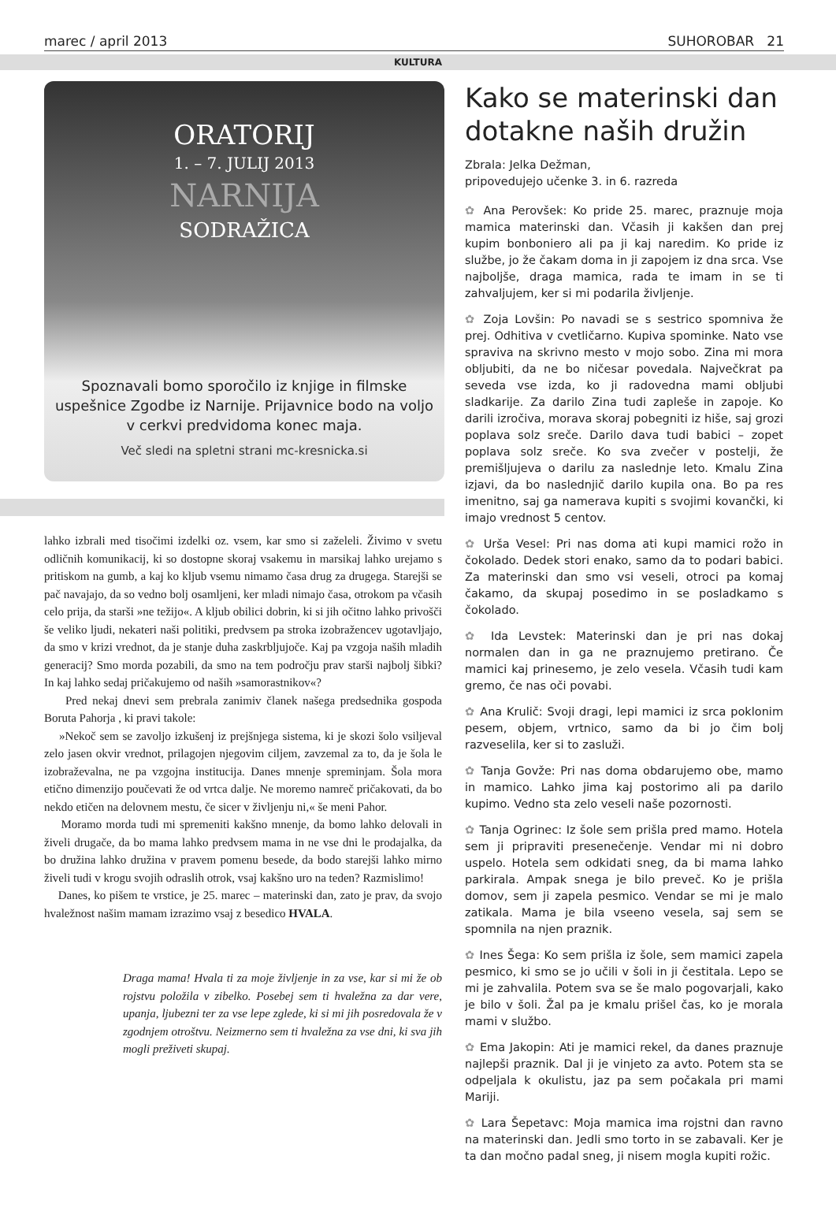marec / april 2013 SUHOROBAR 21
KULTURA
ORATORIJ
1. – 7. JULIJ 2013
NARNIJA
SODRAŽICA
Spoznavali bomo sporočilo iz knjige in filmske uspešnice Zgodbe iz Narnije. Prijavnice bodo na voljo v cerkvi predvidoma konec maja.
Več sledi na spletni strani mc-kresnicka.si
lahko izbrali med tisočimi izdelki oz. vsem, kar smo si zaželeli. Živimo v svetu odličnih komunikacij, ki so dostopne skoraj vsakemu in marsikaj lahko urejamo s pritiskom na gumb, a kaj ko kljub vsemu nimamo časa drug za drugega. Starejši se pač navajajo, da so vedno bolj osamljeni, ker mladi nimajo časa, otrokom pa včasih celo prija, da starši »ne težijo«. A kljub obilici dobrin, ki si jih očitno lahko privošči še veliko ljudi, nekateri naši politiki, predvsem pa stroka izobražencev ugotavljajo, da smo v krizi vrednot, da je stanje duha zaskrbljujoče. Kaj pa vzgoja naših mladih generacij? Smo morda pozabili, da smo na tem področju prav starši najbolj šibki? In kaj lahko sedaj pričakujemo od naših »samorastnikov«?
Pred nekaj dnevi sem prebrala zanimiv članek našega predsednika gospoda Boruta Pahorja , ki pravi takole:
»Nekoč sem se zavoljo izkušenj iz prejšnjega sistema, ki je skozi šolo vsiljeval zelo jasen okvir vrednot, prilagojen njegovim ciljem, zavzemal za to, da je šola le izobraževalna, ne pa vzgojna institucija. Danes mnenje spreminjam. Šola mora etično dimenzijo poučevati že od vrtca dalje. Ne moremo namreč pričakovati, da bo nekdo etičen na delovnem mestu, če sicer v življenju ni,« še meni Pahor.
Moramo morda tudi mi spremeniti kakšno mnenje, da bomo lahko delovali in živeli drugače, da bo mama lahko predvsem mama in ne vse dni le prodajalka, da bo družina lahko družina v pravem pomenu besede, da bodo starejši lahko mirno živeli tudi v krogu svojih odraslih otrok, vsaj kakšno uro na teden? Razmislimo!
Danes, ko pišem te vrstice, je 25. marec – materinski dan, zato je prav, da svojo hvaležnost našim mamam izrazimo vsaj z besedico HVALA.
Draga mama! Hvala ti za moje življenje in za vse, kar si mi že ob rojstvu položila v zibelko. Posebej sem ti hvaležna za dar vere, upanja, ljubezni ter za vse lepe zglede, ki si mi jih posredovala že v zgodnjem otroštvu. Neizmerno sem ti hvaležna za vse dni, ki sva jih mogli preživeti skupaj.
Kako se materinski dan dotakne naših družin
Zbrala: Jelka Dežman,
pripovedujejo učenke 3. in 6. razreda
✿ Ana Perovšek: Ko pride 25. marec, praznuje moja mamica materinski dan. Včasih ji kakšen dan prej kupim bonboniero ali pa ji kaj naredim. Ko pride iz službe, jo že čakam doma in ji zapojem iz dna srca. Vse najboljše, draga mamica, rada te imam in se ti zahvaljujem, ker si mi podarila življenje.
✿ Zoja Lovšin: Po navadi se s sestrico spomniva že prej. Odhitiva v cvetličarno. Kupiva spominke. Nato vse spraviva na skrivno mesto v mojo sobo. Zina mi mora obljubiti, da ne bo ničesar povedala. Največkrat pa seveda vse izda, ko ji radovedna mami obljubi sladkarije. Za darilo Zina tudi zapleše in zapoje. Ko darili izročiva, morava skoraj pobegniti iz hiše, saj grozi poplava solz sreče. Darilo dava tudi babici – zopet poplava solz sreče. Ko sva zvečer v postelji, že premišljujeva o darilu za naslednje leto. Kmalu Zina izjavi, da bo naslednjič darilo kupila ona. Bo pa res imenitno, saj ga namerava kupiti s svojimi kovančki, ki imajo vrednost 5 centov.
✿ Urša Vesel: Pri nas doma ati kupi mamici rožo in čokolado. Dedek stori enako, samo da to podari babici. Za materinski dan smo vsi veseli, otroci pa komaj čakamo, da skupaj posedimo in se posladkamo s čokolado.
✿ Ida Levstek: Materinski dan je pri nas dokaj normalen dan in ga ne praznujemo pretirano. Če mamici kaj prinesemo, je zelo vesela. Včasih tudi kam gremo, če nas oči povabi.
✿ Ana Krulič: Svoji dragi, lepi mamici iz srca poklonim pesem, objem, vrtnico, samo da bi jo čim bolj razveselila, ker si to zasluži.
✿ Tanja Govže: Pri nas doma obdarujemo obe, mamo in mamico. Lahko jima kaj postorimo ali pa darilo kupimo. Vedno sta zelo veseli naše pozornosti.
✿ Tanja Ogrinec: Iz šole sem prišla pred mamo. Hotela sem ji pripraviti presenečenje. Vendar mi ni dobro uspelo. Hotela sem odkidati sneg, da bi mama lahko parkirala. Ampak snega je bilo preveč. Ko je prišla domov, sem ji zapela pesmico. Vendar se mi je malo zatikala. Mama je bila vseeno vesela, saj sem se spomnila na njen praznik.
✿ Ines Šega: Ko sem prišla iz šole, sem mamici zapela pesmico, ki smo se jo učili v šoli in ji čestitala. Lepo se mi je zahvalila. Potem sva se še malo pogovarjali, kako je bilo v šoli. Žal pa je kmalu prišel čas, ko je morala mami v službo.
✿ Ema Jakopin: Ati je mamici rekel, da danes praznuje najlepši praznik. Dal ji je vinjeto za avto. Potem sta se odpeljala k okulistu, jaz pa sem počakala pri mami Mariji.
✿ Lara Šepetavc: Moja mamica ima rojstni dan ravno na materinski dan. Jedli smo torto in se zabavali. Ker je ta dan močno padal sneg, ji nisem mogla kupiti rožic.